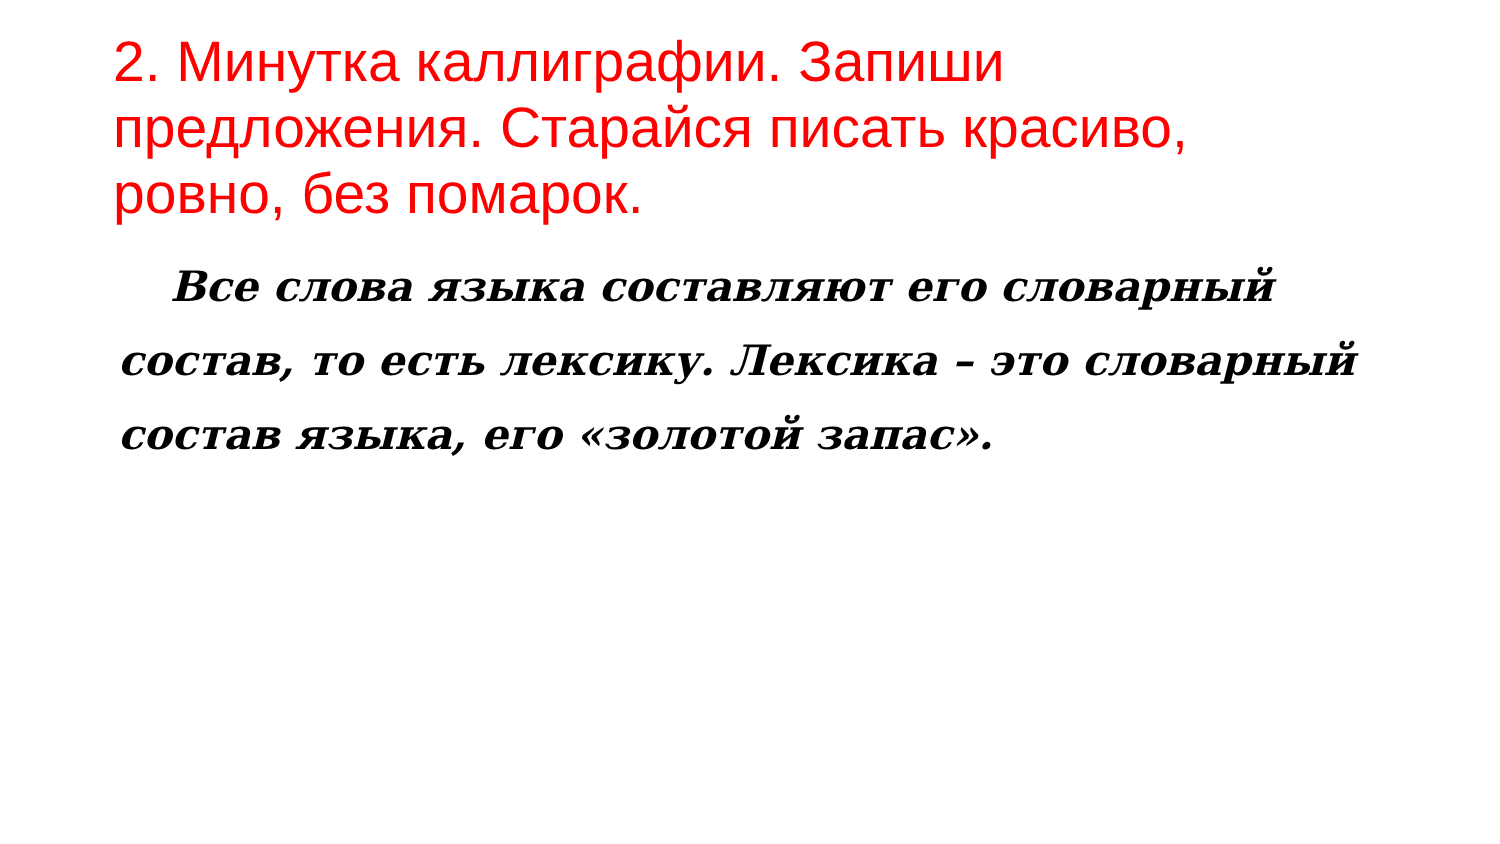2. Минутка каллиграфии. Запиши предложения. Старайся писать красиво, ровно, без помарок.
Все слова языка составляют его словарный состав, то есть лексику. Лексика – это словарный состав языка, его «золотой запас».